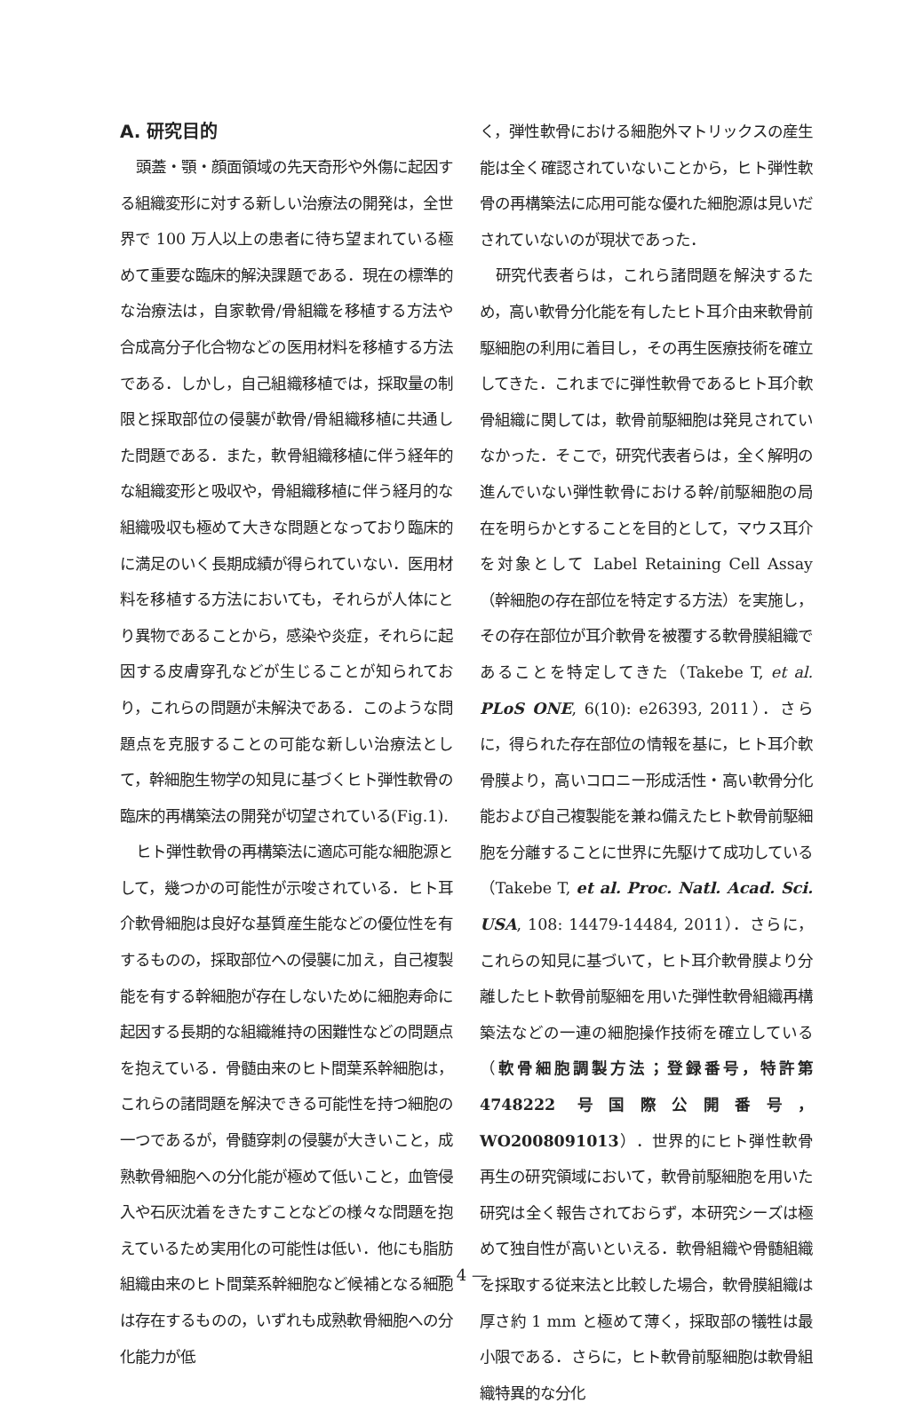A. 研究目的
頭蓋・顎・顔面領域の先天奇形や外傷に起因する組織変形に対する新しい治療法の開発は，全世界で 100 万人以上の患者に待ち望まれている極めて重要な臨床的解決課題である．現在の標準的な治療法は，自家軟骨/骨組織を移植する方法や合成高分子化合物などの医用材料を移植する方法である．しかし，自己組織移植では，採取量の制限と採取部位の侵襲が軟骨/骨組織移植に共通した問題である．また，軟骨組織移植に伴う経年的な組織変形と吸収や，骨組織移植に伴う経月的な組織吸収も極めて大きな問題となっており臨床的に満足のいく長期成績が得られていない．医用材料を移植する方法においても，それらが人体にとり異物であることから，感染や炎症，それらに起因する皮膚穿孔などが生じることが知られており，これらの問題が未解決である．このような問題点を克服することの可能な新しい治療法として，幹細胞生物学の知見に基づくヒト弾性軟骨の臨床的再構築法の開発が切望されている(Fig.1).
ヒト弾性軟骨の再構築法に適応可能な細胞源として，幾つかの可能性が示唆されている．ヒト耳介軟骨細胞は良好な基質産生能などの優位性を有するものの，採取部位への侵襲に加え，自己複製能を有する幹細胞が存在しないために細胞寿命に起因する長期的な組織維持の困難性などの問題点を抱えている．骨髄由来のヒト間葉系幹細胞は，これらの諸問題を解決できる可能性を持つ細胞の一つであるが，骨髄穿刺の侵襲が大きいこと，成熟軟骨細胞への分化能が極めて低いこと，血管侵入や石灰沈着をきたすことなどの様々な問題を抱えているため実用化の可能性は低い．他にも脂肪組織由来のヒト間葉系幹細胞など候補となる細胞は存在するものの，いずれも成熟軟骨細胞への分化能力が低
く，弾性軟骨における細胞外マトリックスの産生能は全く確認されていないことから，ヒト弾性軟骨の再構築法に応用可能な優れた細胞源は見いだされていないのが現状であった．
研究代表者らは，これら諸問題を解決するため，高い軟骨分化能を有したヒト耳介由来軟骨前駆細胞の利用に着目し，その再生医療技術を確立してきた．これまでに弾性軟骨であるヒト耳介軟骨組織に関しては，軟骨前駆細胞は発見されていなかった．そこで，研究代表者らは，全く解明の進んでいない弾性軟骨における幹/前駆細胞の局在を明らかとすることを目的として，マウス耳介を対象として Label Retaining Cell Assay（幹細胞の存在部位を特定する方法）を実施し，その存在部位が耳介軟骨を被覆する軟骨膜組織であることを特定してきた（Takebe T, et al. PLoS ONE, 6(10): e26393, 2011）．さらに，得られた存在部位の情報を基に，ヒト耳介軟骨膜より，高いコロニー形成活性・高い軟骨分化能および自己複製能を兼ね備えたヒト軟骨前駆細胞を分離することに世界に先駆けて成功している（Takebe T, et al. Proc. Natl. Acad. Sci. USA, 108: 14479-14484, 2011）．さらに，これらの知見に基づいて，ヒト耳介軟骨膜より分離したヒト軟骨前駆細を用いた弾性軟骨組織再構築法などの一連の細胞操作技術を確立している（軟骨細胞調製方法；登録番号，特許第 4748222 号国際公開番号，WO2008091013）．世界的にヒト弾性軟骨再生の研究領域において，軟骨前駆細胞を用いた研究は全く報告されておらず，本研究シーズは極めて独自性が高いといえる．軟骨組織や骨髄組織を採取する従来法と比較した場合，軟骨膜組織は厚さ約 1 mm と極めて薄く，採取部の犠牲は最小限である．さらに，ヒト軟骨前駆細胞は軟骨組織特異的な分化
— 4 —